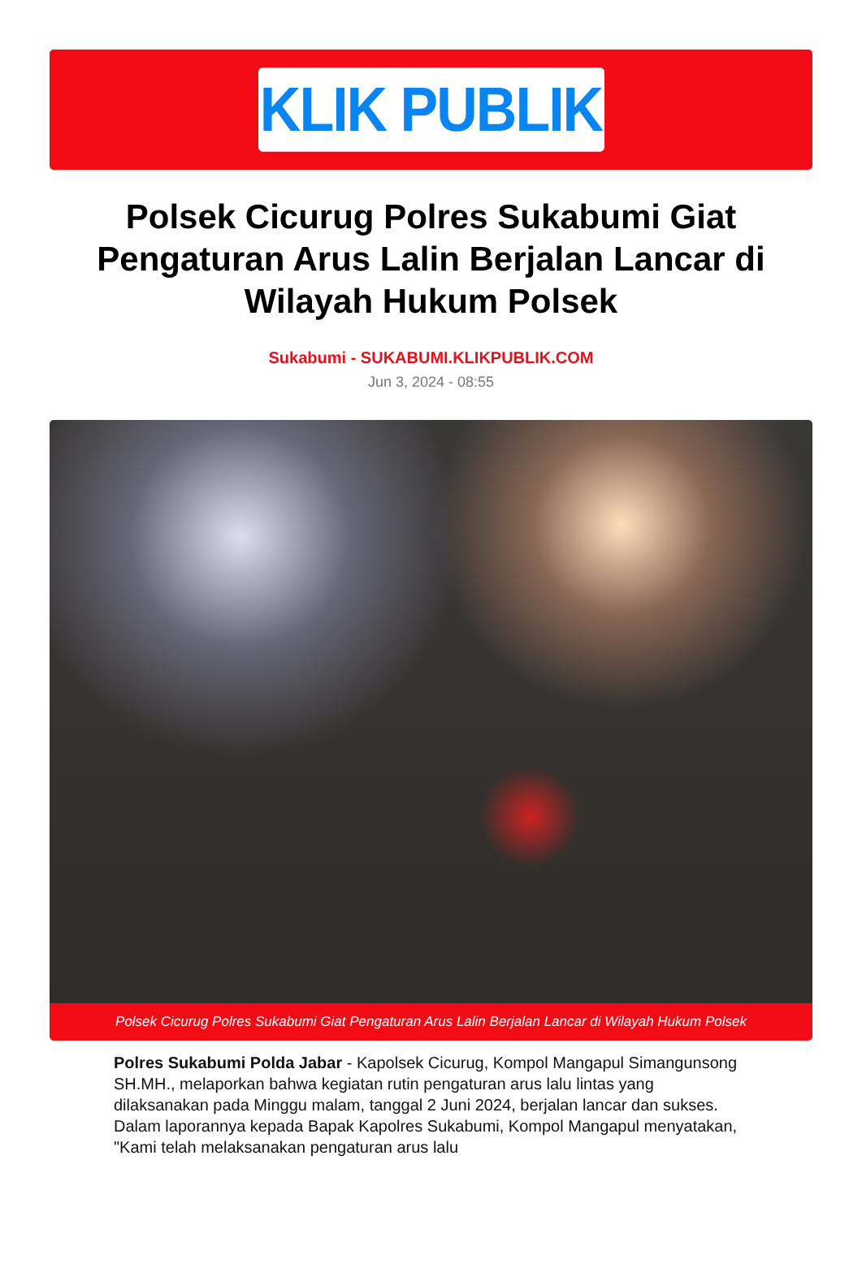KLIK PUBLIK
Polsek Cicurug Polres Sukabumi Giat Pengaturan Arus Lalin Berjalan Lancar di Wilayah Hukum Polsek
Sukabumi - SUKABUMI.KLIKPUBLIK.COM
Jun 3, 2024 - 08:55
Polsek Cicurug Polres Sukabumi Giat Pengaturan Arus Lalin Berjalan Lancar di Wilayah Hukum Polsek
Polres Sukabumi Polda Jabar - Kapolsek Cicurug, Kompol Mangapul Simangunsong SH.MH., melaporkan bahwa kegiatan rutin pengaturan arus lalu lintas yang dilaksanakan pada Minggu malam, tanggal 2 Juni 2024, berjalan lancar dan sukses. Dalam laporannya kepada Bapak Kapolres Sukabumi, Kompol Mangapul menyatakan, "Kami telah melaksanakan pengaturan arus lalu